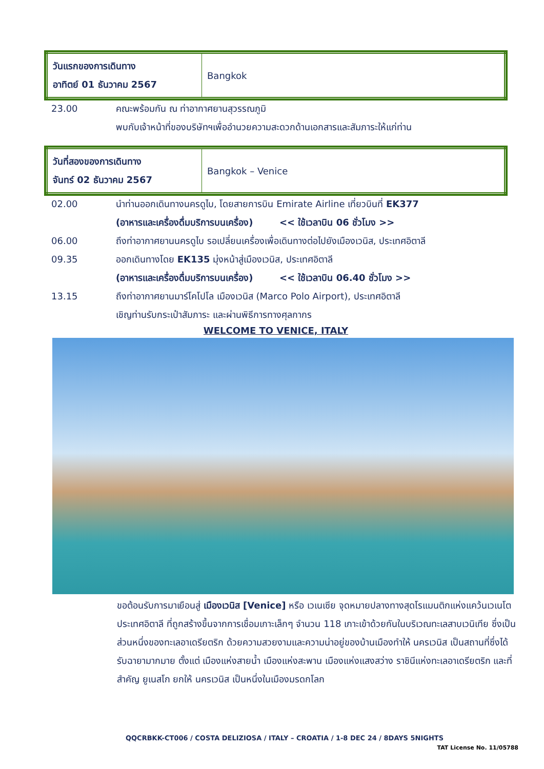| วันแรกของการเดินทาง อาทิตย์ 01 ธันวาคม 2567 | Bangkok |
23.00 คณะพร้อมกัน ณ ท่าอากาศยานสุวรรณภูมิ
พบกับเจ้าหน้าที่ของบริษัทฯเพื่ออำนวยความสะดวกด้านเอกสารและสัมภาระให้แก่ท่าน
| วันที่สองของการเดินทาง จันทร์ 02 ธันวาคม 2567 | Bangkok – Venice |
02.00 นำท่านออกเดินทางนครดูไบ, โดยสายการบิน Emirate Airline เที่ยวบินที่ EK377
(อาหารและเครื่องดื่มบริการบนเครื่อง) << ใช้เวลาบิน 06 ชั่วโมง >>
06.00 ถึงท่าอากาศยานนครดูไบ รอเปลี่ยนเครื่องเพื่อเดินทางต่อไปยังเมืองเวนิส, ประเทศอิตาลี
09.35 ออกเดินทางโดย EK135 มุ่งหน้าสู่เมืองเวนิส, ประเทศอิตาลี
(อาหารและเครื่องดื่มบริการบนเครื่อง) << ใช้เวลาบิน 06.40 ชั่วโมง >>
13.15 ถึงท่าอากาศยานมาร์โคโปโล เมืองเวนิส (Marco Polo Airport), ประเทศอิตาลี
เชิญท่านรับกระเป๋าสัมภาระ และผ่านพิธีการทางศุลกากร
WELCOME TO VENICE, ITALY
ขอต้อนรับการมาเยือนสู่ เมืองเวนิส [Venice] หรือ เวเนเซีย จุดหมายปลางทางสุดโรแมนติกแห่งแคว้นเวเนโต ประเทศอิตาลี ที่ถูกสร้างขึ้นจากการเชื่อมเกาะเล็กๆ จำนวน 118 เกาะเข้าด้วยกันในบริเวณทะเลสาบเวนิเทีย ซึ่งเป็นส่วนหนึ่งของทะเลอาเดรียตริก ด้วยความสวยงามและความน่าอยู่ของบ้านเมืองทำให้ นครเวนิส เป็นสถานที่ซึ่งได้รับฉายามากมาย ตั้งแต่ เมืองแห่งสายน้ำ เมืองแห่งสะพาน เมืองแห่งแสงสว่าง ราชินีแห่งทะเลอาเดรียตริก และที่สำคัญ ยูเนสโก ยกให้ นครเวนิส เป็นหนึ่งในเมืองมรดกโลก
QQCRBKK-CT006 / COSTA DELIZIOSA / ITALY – CROATIA / 1-8 DEC 24 / 8DAYS 5NIGHTS
TAT License No. 11/05788